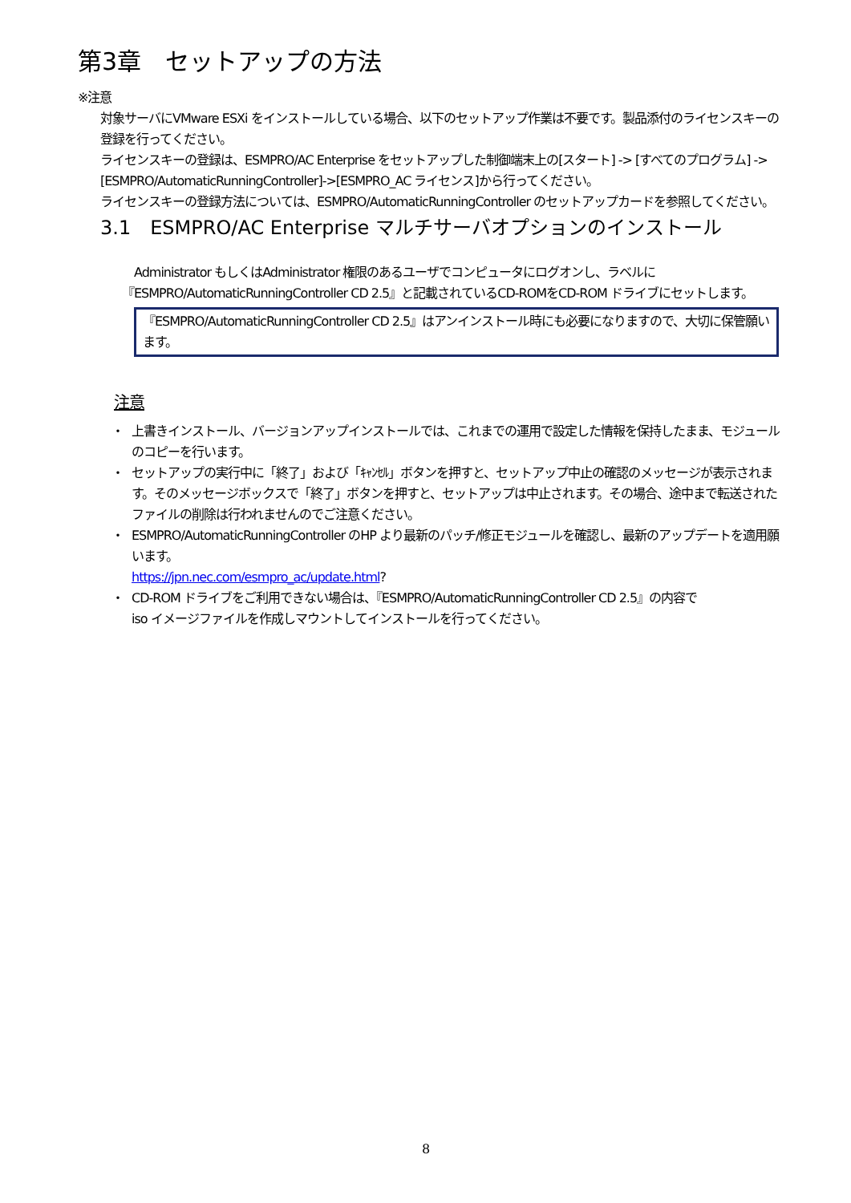第3章　セットアップの方法
※注意
対象サーバにVMware ESXi をインストールしている場合、以下のセットアップ作業は不要です。製品添付のライセンスキーの登録を行ってください。
ライセンスキーの登録は、ESMPRO/AC Enterprise をセットアップした制御端末上の[スタート] -> [すべてのプログラム] -> [ESMPRO/AutomaticRunningController]->[ESMPRO_AC ライセンス]から行ってください。
ライセンスキーの登録方法については、ESMPRO/AutomaticRunningController のセットアップカードを参照してください。
3.1　ESMPRO/AC Enterprise マルチサーバオプションのインストール
　Administrator もしくはAdministrator 権限のあるユーザでコンピュータにログオンし、ラベルに『ESMPRO/AutomaticRunningController CD 2.5』と記載されているCD-ROMをCD-ROM ドライブにセットします。
『ESMPRO/AutomaticRunningController CD 2.5』はアンインストール時にも必要になりますので、大切に保管願います。
注意
・ 上書きインストール、バージョンアップインストールでは、これまでの運用で設定した情報を保持したまま、モジュールのコピーを行います。
・ セットアップの実行中に「終了」および「ｷｬﾝｾﾙ」ボタンを押すと、セットアップ中止の確認のメッセージが表示されます。そのメッセージボックスで「終了」ボタンを押すと、セットアップは中止されます。その場合、途中まで転送されたファイルの削除は行われませんのでご注意ください。
・ ESMPRO/AutomaticRunningController のHP より最新のパッチ/修正モジュールを確認し、最新のアップデートを適用願います。
https://jpn.nec.com/esmpro_ac/update.html?
・ CD-ROM ドライブをご利用できない場合は、『ESMPRO/AutomaticRunningController CD 2.5』の内容で
iso イメージファイルを作成しマウントしてインストールを行ってください。
8